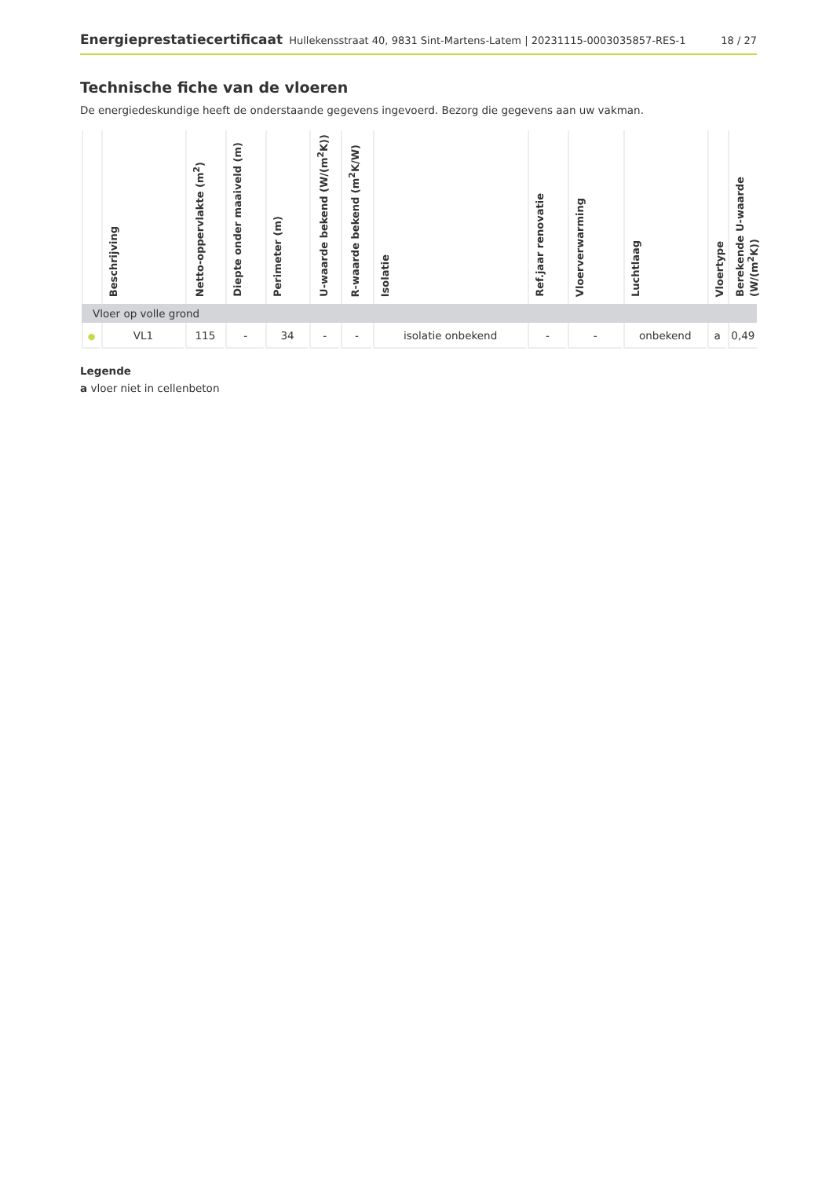Energieprestatiecertificaat Hullekensstraat 40, 9831 Sint-Martens-Latem | 20231115-0003035857-RES-1 18 / 27
Technische fiche van de vloeren
De energiedeskundige heeft de onderstaande gegevens ingevoerd. Bezorg die gegevens aan uw vakman.
| | Beschrijving | Netto-oppervlakte (m<sup>2</sup>) | Diepte onder maaiveld (m) | Perimeter (m) | U-waarde bekend (W/(m<sup>2</sup>K)) | R-waarde bekend (m<sup>2</sup>K/W) | Isolatie | Ref.jaar renovatie | Vloerverwarming | Luchtlaag | Vloertype | Berekende U-waarde (W/(m<sup>2</sup>K)) |
| --- | --- | --- | --- | --- | --- | --- | --- | --- | --- | --- | --- | --- |
| Vloer op volle grond | | | | | | | | | | | | |
| ● | VL1 | 115 | - | 34 | - | - | isolatie onbekend | - | - | onbekend | a | 0,49 |
Legende
a vloer niet in cellenbeton